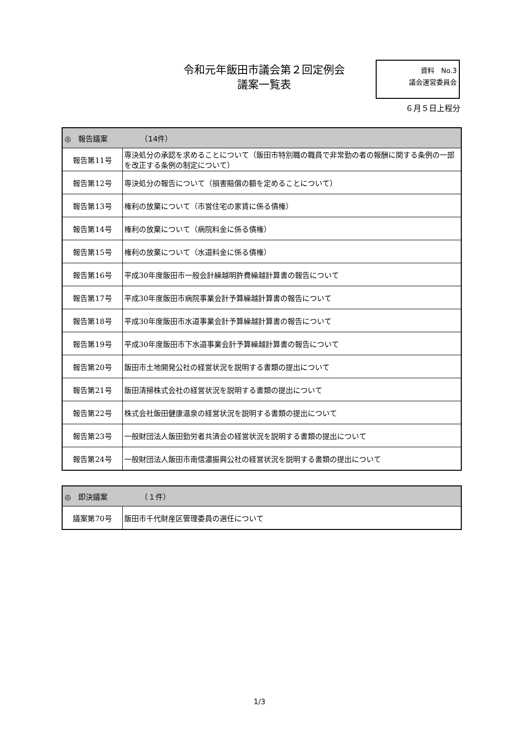令和元年飯田市議会第２回定例会
議案一覧表
資料　No.3
議会運営委員会
６月５日上程分
| ◎ 報告議案 （14件） | |
| --- | --- |
| 報告第11号 | 専決処分の承認を求めることについて（飯田市特別職の職員で非常勤の者の報酬に関する条例の一部を改正する条例の制定について） |
| 報告第12号 | 専決処分の報告について（損害賠償の額を定めることについて） |
| 報告第13号 | 権利の放棄について（市営住宅の家賃に係る債権） |
| 報告第14号 | 権利の放棄について（病院料金に係る債権） |
| 報告第15号 | 権利の放棄について（水道料金に係る債権） |
| 報告第16号 | 平成30年度飯田市一般会計繰越明許費繰越計算書の報告について |
| 報告第17号 | 平成30年度飯田市病院事業会計予算繰越計算書の報告について |
| 報告第18号 | 平成30年度飯田市水道事業会計予算繰越計算書の報告について |
| 報告第19号 | 平成30年度飯田市下水道事業会計予算繰越計算書の報告について |
| 報告第20号 | 飯田市土地開発公社の経営状況を説明する書類の提出について |
| 報告第21号 | 飯田清掃株式会社の経営状況を説明する書類の提出について |
| 報告第22号 | 株式会社飯田健康温泉の経営状況を説明する書類の提出について |
| 報告第23号 | 一般財団法人飯田勤労者共済会の経営状況を説明する書類の提出について |
| 報告第24号 | 一般財団法人飯田市南信濃振興公社の経営状況を説明する書類の提出について |
| ◎ 即決議案 （１件） | |
| --- | --- |
| 議案第70号 | 飯田市千代財産区管理委員の選任について |
1/3